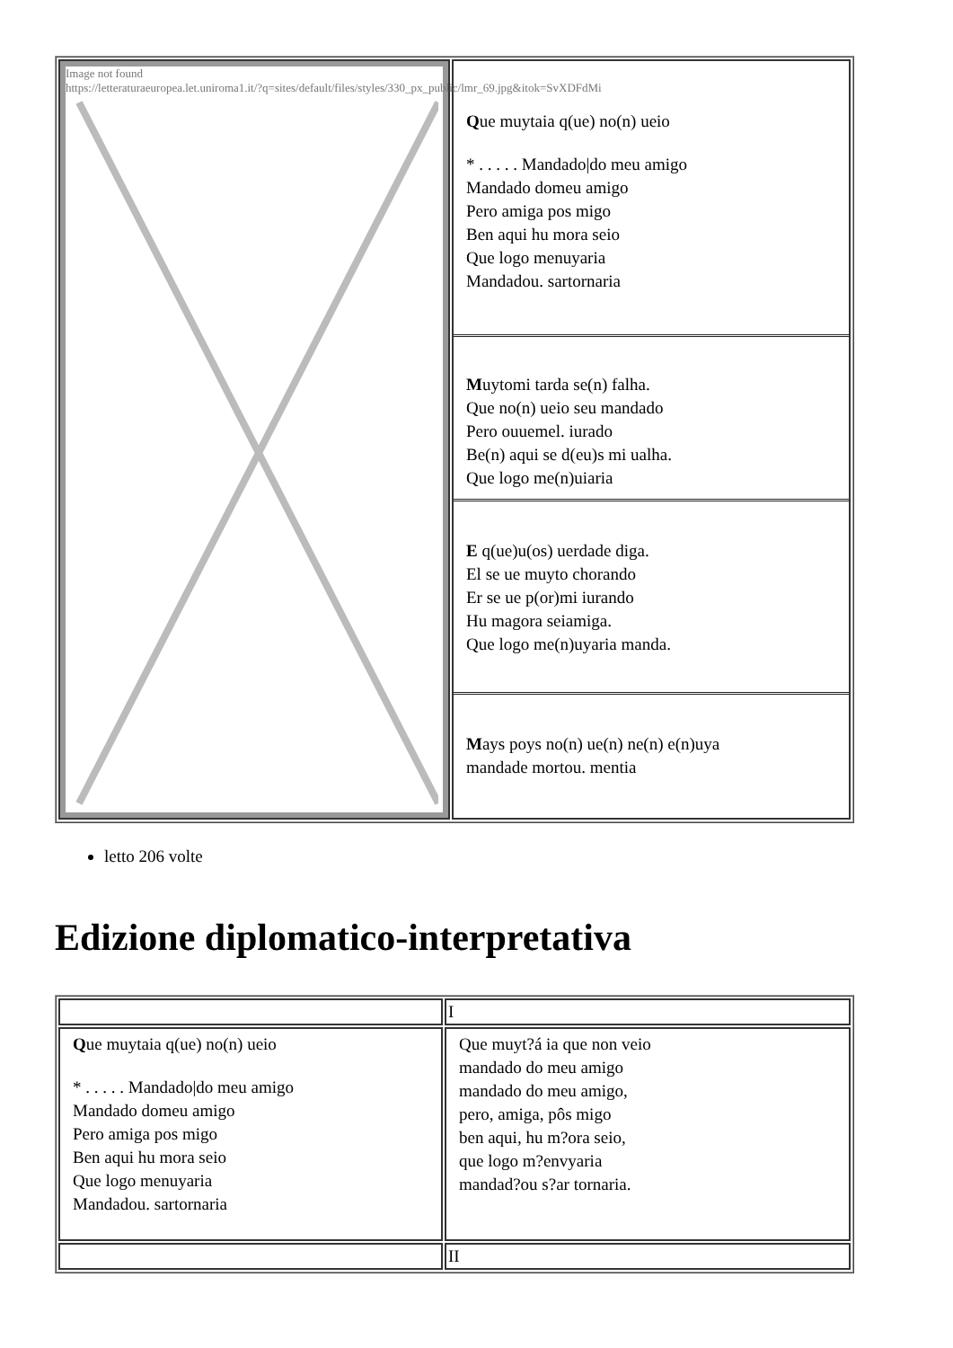| Image not found https://letteraturaeuropea.let.uniroma1.it/?q=sites/default/files/styles/330_px_public/lmr_69.jpg&itok=SvXDFdMi | Q ue muytaia q(ue) no(n) ueio * . . . . . Mandado/do meu amigo Mandado domeu amigo Pero amiga pos migo Ben aqui hu mora seio Que logo menuyaria Mandadou. sartornaria M uytomi tarda se(n) falha. Que no(n) ueio seu mandado Pero ouuemel. iurado Be(n) aqui se d(eu)s mi ualha. Que logo me(n)uiaria E q(ue)u(os) uerdade diga. El se ue muyto chorando Er se ue p(or)mi iurando Hu magora seiamiga. Que logo me(n)uyaria manda. M ays poys no(n) ue(n) ne(n) e(n)uya mandade mortou. mentia |
letto 206 volte
Edizione diplomatico-interpretativa
| | I |
| Q ue muytaia q(ue) no(n) ueio * . . . . . Mandado/do meu amigo Mandado domeu amigo Pero amiga pos migo Ben aqui hu mora seio Que logo menuyaria Mandadou. sartornaria | Que muyt?á ia que non veio mandado do meu amigo mandado do meu amigo, pero, amiga, pôs migo ben aqui, hu m?ora seio, que logo m?envyaria mandad?ou s?ar tornaria. |
| | II |